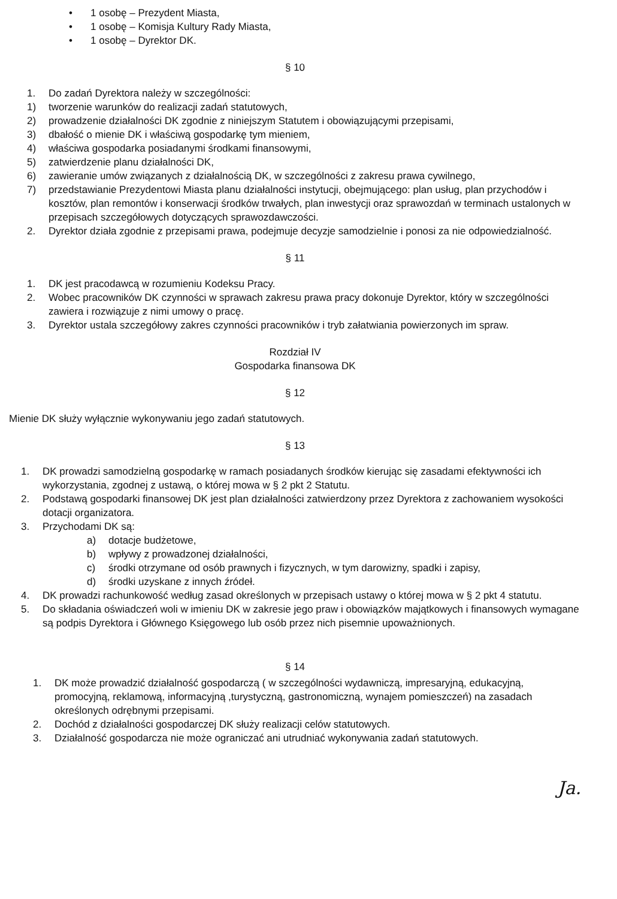• 1 osobę – Prezydent Miasta,
• 1 osobę – Komisja Kultury Rady Miasta,
• 1 osobę – Dyrektor DK.
§ 10
1. Do zadań Dyrektora należy w szczególności:
1) tworzenie warunków do realizacji zadań statutowych,
2) prowadzenie działalności DK zgodnie z niniejszym Statutem i obowiązującymi przepisami,
3) dbałość o mienie DK i właściwą gospodarkę tym mieniem,
4) właściwa gospodarka posiadanymi środkami finansowymi,
5) zatwierdzenie planu działalności DK,
6) zawieranie umów związanych z działalnością DK, w szczególności z zakresu prawa cywilnego,
7) przedstawianie Prezydentowi Miasta planu działalności instytucji, obejmującego: plan usług, plan przychodów i kosztów, plan remontów i konserwacji środków trwałych, plan inwestycji oraz sprawozdań w terminach ustalonych w przepisach szczegółowych dotyczących sprawozdawczości.
2. Dyrektor działa zgodnie z przepisami prawa, podejmuje decyzje samodzielnie i ponosi za nie odpowiedzialność.
§ 11
1. DK jest pracodawcą w rozumieniu Kodeksu Pracy.
2. Wobec pracowników DK czynności w sprawach zakresu prawa pracy dokonuje Dyrektor, który w szczególności zawiera i rozwiązuje z nimi umowy o pracę.
3. Dyrektor ustala szczegółowy zakres czynności pracowników i tryb załatwiania powierzonych im spraw.
Rozdział IV
Gospodarka finansowa DK
§ 12
Mienie DK służy wyłącznie wykonywaniu jego zadań statutowych.
§ 13
1. DK prowadzi samodzielną gospodarkę w ramach posiadanych środków kierując się zasadami efektywności ich wykorzystania, zgodnej z ustawą, o której mowa w § 2 pkt 2 Statutu.
2. Podstawą gospodarki finansowej DK jest plan działalności zatwierdzony przez Dyrektora z zachowaniem wysokości dotacji organizatora.
3. Przychodami DK są:
a) dotacje budżetowe,
b) wpływy z prowadzonej działalności,
c) środki otrzymane od osób prawnych i fizycznych, w tym darowizny, spadki i zapisy,
d) środki uzyskane z innych źródeł.
4. DK prowadzi rachunkowość według zasad określonych w przepisach ustawy o której mowa w § 2 pkt 4 statutu.
5. Do składania oświadczeń woli w imieniu DK w zakresie jego praw i obowiązków majątkowych i finansowych wymagane są podpis Dyrektora i Głównego Księgowego lub osób przez nich pisemnie upoważnionych.
§ 14
1. DK może prowadzić działalność gospodarczą ( w szczególności wydawniczą, impresaryjną, edukacyjną, promocyjną, reklamową, informacyjną ,turystyczną, gastronomiczną, wynajem pomieszczeń) na zasadach określonych odrębnymi przepisami.
2. Dochód z działalności gospodarczej DK służy realizacji celów statutowych.
3. Działalność gospodarcza nie może ograniczać ani utrudniać wykonywania zadań statutowych.
Ja.